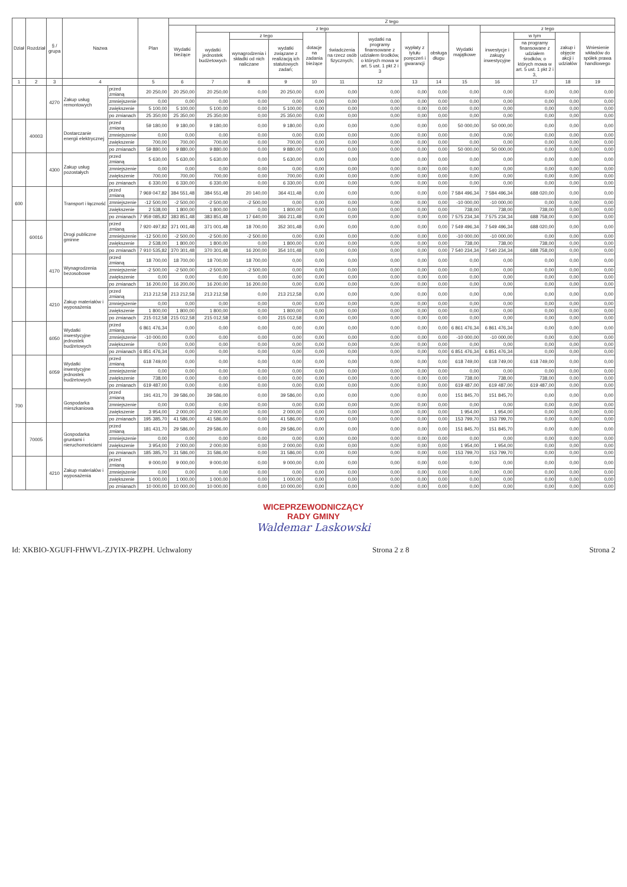| Dział | Rozdział | § / grupa | Nazwa | | Plan | Z tego | | | | | | | | | | | | | |
| --- | --- | --- | --- | --- | --- | --- | --- | --- | --- | --- | --- | --- | --- | --- | --- | --- | --- | --- | --- |
| | | | | | | Wydatki bieżące | z tego | | | | | | | | Wydatki majątkowe | z tego | | | |
| | | | | | | | wydatki jednostek budżetowych | z tego | | dotacje na zadania bieżące | świadczenia na rzecz osób fizycznych; | wydatki na programy finansowane z udziałem środków, o których mowa w art. 5 ust. 1 pkt 2 i 3 | wypłaty z tytułu poręczeń i gwarancji | obsługa długu | | inwestycje i zakupy inwestycyjne | w tym | zakup i objęcie akcji i udziałów | Wniesienie wkładów do spółek prawa handlowego |
| | | | | | | | | wynagrodzenia i składki od nich naliczane | wydatki związane z realizacją ich statutowych zadań; | | | | | | | | na programy finansowane z udziałem środków, o których mowa w art. 5 ust. 1 pkt 2 i 3, | | |
| 1 | 2 | 3 | 4 | | 5 | 6 | 7 | 8 | 9 | 10 | 11 | 12 | 13 | 14 | 15 | 16 | 17 | 18 | 19 |
| | | 4270 | Zakup usług remontowych | przed zmianą | 20 250,00 | 20 250,00 | 20 250,00 | 0,00 | 20 250,00 | 0,00 | 0,00 | 0,00 | 0,00 | 0,00 | 0,00 | 0,00 | 0,00 | 0,00 | 0,00 |
| | | | | zmniejszenie | 0,00 | 0,00 | 0,00 | 0,00 | 0,00 | 0,00 | 0,00 | 0,00 | 0,00 | 0,00 | 0,00 | 0,00 | 0,00 | 0,00 | 0,00 |
| | | | | zwiększenie | 5 100,00 | 5 100,00 | 5 100,00 | 0,00 | 5 100,00 | 0,00 | 0,00 | 0,00 | 0,00 | 0,00 | 0,00 | 0,00 | 0,00 | 0,00 | 0,00 |
| | | | | po zmianach | 25 350,00 | 25 350,00 | 25 350,00 | 0,00 | 25 350,00 | 0,00 | 0,00 | 0,00 | 0,00 | 0,00 | 0,00 | 0,00 | 0,00 | 0,00 | 0,00 |
| | 40003 | | Dostarczanie energii elektrycznej | przed zmianą | 59 180,00 | 9 180,00 | 9 180,00 | 0,00 | 9 180,00 | 0,00 | 0,00 | 0,00 | 0,00 | 0,00 | 50 000,00 | 50 000,00 | 0,00 | 0,00 | 0,00 |
| | | | | zmniejszenie | 0,00 | 0,00 | 0,00 | 0,00 | 0,00 | 0,00 | 0,00 | 0,00 | 0,00 | 0,00 | 0,00 | 0,00 | 0,00 | 0,00 | 0,00 |
| | | | | zwiększenie | 700,00 | 700,00 | 700,00 | 0,00 | 700,00 | 0,00 | 0,00 | 0,00 | 0,00 | 0,00 | 0,00 | 0,00 | 0,00 | 0,00 | 0,00 |
| | | | | po zmianach | 59 880,00 | 9 880,00 | 9 880,00 | 0,00 | 9 880,00 | 0,00 | 0,00 | 0,00 | 0,00 | 0,00 | 50 000,00 | 50 000,00 | 0,00 | 0,00 | 0,00 |
| | | 4300 | Zakup usług pozostałych | przed zmianą | 5 630,00 | 5 630,00 | 5 630,00 | 0,00 | 5 630,00 | 0,00 | 0,00 | 0,00 | 0,00 | 0,00 | 0,00 | 0,00 | 0,00 | 0,00 | 0,00 |
| | | | | zmniejszenie | 0,00 | 0,00 | 0,00 | 0,00 | 0,00 | 0,00 | 0,00 | 0,00 | 0,00 | 0,00 | 0,00 | 0,00 | 0,00 | 0,00 | 0,00 |
| | | | | zwiększenie | 700,00 | 700,00 | 700,00 | 0,00 | 700,00 | 0,00 | 0,00 | 0,00 | 0,00 | 0,00 | 0,00 | 0,00 | 0,00 | 0,00 | 0,00 |
| | | | | po zmianach | 6 330,00 | 6 330,00 | 6 330,00 | 0,00 | 6 330,00 | 0,00 | 0,00 | 0,00 | 0,00 | 0,00 | 0,00 | 0,00 | 0,00 | 0,00 | 0,00 |
| 600 | | | Transport i łączność | przed zmianą | 7 969 047,82 | 384 551,48 | 384 551,48 | 20 140,00 | 364 411,48 | 0,00 | 0,00 | 0,00 | 0,00 | 0,00 | 7 584 496,34 | 7 584 496,34 | 688 020,00 | 0,00 | 0,00 |
| | | | | zmniejszenie | -12 500,00 | -2 500,00 | -2 500,00 | -2 500,00 | 0,00 | 0,00 | 0,00 | 0,00 | 0,00 | 0,00 | -10 000,00 | -10 000,00 | 0,00 | 0,00 | 0,00 |
| | | | | zwiększenie | 2 538,00 | 1 800,00 | 1 800,00 | 0,00 | 1 800,00 | 0,00 | 0,00 | 0,00 | 0,00 | 0,00 | 738,00 | 738,00 | 738,00 | 0,00 | 0,00 |
| | | | | po zmianach | 7 959 085,82 | 383 851,48 | 383 851,48 | 17 640,00 | 366 211,48 | 0,00 | 0,00 | 0,00 | 0,00 | 0,00 | 7 575 234,34 | 7 575 234,34 | 688 758,00 | 0,00 | 0,00 |
| | 60016 | | Drogi publiczne gminne | przed zmianą | 7 920 497,82 | 371 001,48 | 371 001,48 | 18 700,00 | 352 301,48 | 0,00 | 0,00 | 0,00 | 0,00 | 0,00 | 7 549 496,34 | 7 549 496,34 | 688 020,00 | 0,00 | 0,00 |
| | | | | zmniejszenie | -12 500,00 | -2 500,00 | -2 500,00 | -2 500,00 | 0,00 | 0,00 | 0,00 | 0,00 | 0,00 | 0,00 | -10 000,00 | -10 000,00 | 0,00 | 0,00 | 0,00 |
| | | | | zwiększenie | 2 538,00 | 1 800,00 | 1 800,00 | 0,00 | 1 800,00 | 0,00 | 0,00 | 0,00 | 0,00 | 0,00 | 738,00 | 738,00 | 738,00 | 0,00 | 0,00 |
| | | | | po zmianach | 7 910 535,82 | 370 301,48 | 370 301,48 | 16 200,00 | 354 101,48 | 0,00 | 0,00 | 0,00 | 0,00 | 0,00 | 7 540 234,34 | 7 540 234,34 | 688 758,00 | 0,00 | 0,00 |
| | | 4170 | Wynagrodzenia bezosobowe | przed zmianą | 18 700,00 | 18 700,00 | 18 700,00 | 18 700,00 | 0,00 | 0,00 | 0,00 | 0,00 | 0,00 | 0,00 | 0,00 | 0,00 | 0,00 | 0,00 | 0,00 |
| | | | | zmniejszenie | -2 500,00 | -2 500,00 | -2 500,00 | -2 500,00 | 0,00 | 0,00 | 0,00 | 0,00 | 0,00 | 0,00 | 0,00 | 0,00 | 0,00 | 0,00 | 0,00 |
| | | | | zwiększenie | 0,00 | 0,00 | 0,00 | 0,00 | 0,00 | 0,00 | 0,00 | 0,00 | 0,00 | 0,00 | 0,00 | 0,00 | 0,00 | 0,00 | 0,00 |
| | | | | po zmianach | 16 200,00 | 16 200,00 | 16 200,00 | 16 200,00 | 0,00 | 0,00 | 0,00 | 0,00 | 0,00 | 0,00 | 0,00 | 0,00 | 0,00 | 0,00 | 0,00 |
| | | 4210 | Zakup materiałów i wyposażenia | przed zmianą | 213 212,58 | 213 212,58 | 213 212,58 | 0,00 | 213 212,58 | 0,00 | 0,00 | 0,00 | 0,00 | 0,00 | 0,00 | 0,00 | 0,00 | 0,00 | 0,00 |
| | | | | zmniejszenie | 0,00 | 0,00 | 0,00 | 0,00 | 0,00 | 0,00 | 0,00 | 0,00 | 0,00 | 0,00 | 0,00 | 0,00 | 0,00 | 0,00 | 0,00 |
| | | | | zwiększenie | 1 800,00 | 1 800,00 | 1 800,00 | 0,00 | 1 800,00 | 0,00 | 0,00 | 0,00 | 0,00 | 0,00 | 0,00 | 0,00 | 0,00 | 0,00 | 0,00 |
| | | | | po zmianach | 215 012,58 | 215 012,58 | 215 012,58 | 0,00 | 215 012,58 | 0,00 | 0,00 | 0,00 | 0,00 | 0,00 | 0,00 | 0,00 | 0,00 | 0,00 | 0,00 |
| | | 6050 | Wydatki inwestycyjne jednostek budżetowych | przed zmianą | 6 861 476,34 | 0,00 | 0,00 | 0,00 | 0,00 | 0,00 | 0,00 | 0,00 | 0,00 | 0,00 | 6 861 476,34 | 6 861 476,34 | 0,00 | 0,00 | 0,00 |
| | | | | zmniejszenie | -10 000,00 | 0,00 | 0,00 | 0,00 | 0,00 | 0,00 | 0,00 | 0,00 | 0,00 | 0,00 | -10 000,00 | -10 000,00 | 0,00 | 0,00 | 0,00 |
| | | | | zwiększenie | 0,00 | 0,00 | 0,00 | 0,00 | 0,00 | 0,00 | 0,00 | 0,00 | 0,00 | 0,00 | 0,00 | 0,00 | 0,00 | 0,00 | 0,00 |
| | | | | po zmianach | 6 851 476,34 | 0,00 | 0,00 | 0,00 | 0,00 | 0,00 | 0,00 | 0,00 | 0,00 | 0,00 | 6 851 476,34 | 6 851 476,34 | 0,00 | 0,00 | 0,00 |
| | | 6059 | Wydatki inwestycyjne jednostek budżetowych | przed zmianą | 618 749,00 | 0,00 | 0,00 | 0,00 | 0,00 | 0,00 | 0,00 | 0,00 | 0,00 | 0,00 | 618 749,00 | 618 749,00 | 618 749,00 | 0,00 | 0,00 |
| | | | | zmniejszenie | 0,00 | 0,00 | 0,00 | 0,00 | 0,00 | 0,00 | 0,00 | 0,00 | 0,00 | 0,00 | 0,00 | 0,00 | 0,00 | 0,00 | 0,00 |
| | | | | zwiększenie | 738,00 | 0,00 | 0,00 | 0,00 | 0,00 | 0,00 | 0,00 | 0,00 | 0,00 | 0,00 | 738,00 | 738,00 | 738,00 | 0,00 | 0,00 |
| | | | | po zmianach | 619 487,00 | 0,00 | 0,00 | 0,00 | 0,00 | 0,00 | 0,00 | 0,00 | 0,00 | 0,00 | 619 487,00 | 619 487,00 | 619 487,00 | 0,00 | 0,00 |
| 700 | | | Gospodarka mieszkaniowa | przed zmianą | 191 431,70 | 39 586,00 | 39 586,00 | 0,00 | 39 586,00 | 0,00 | 0,00 | 0,00 | 0,00 | 0,00 | 151 845,70 | 151 845,70 | 0,00 | 0,00 | 0,00 |
| | | | | zmniejszenie | 0,00 | 0,00 | 0,00 | 0,00 | 0,00 | 0,00 | 0,00 | 0,00 | 0,00 | 0,00 | 0,00 | 0,00 | 0,00 | 0,00 | 0,00 |
| | | | | zwiększenie | 3 954,00 | 2 000,00 | 2 000,00 | 0,00 | 2 000,00 | 0,00 | 0,00 | 0,00 | 0,00 | 0,00 | 1 954,00 | 1 954,00 | 0,00 | 0,00 | 0,00 |
| | | | | po zmianach | 195 385,70 | 41 586,00 | 41 586,00 | 0,00 | 41 586,00 | 0,00 | 0,00 | 0,00 | 0,00 | 0,00 | 153 799,70 | 153 799,70 | 0,00 | 0,00 | 0,00 |
| | 70005 | | Gospodarka gruntami i nieruchomościami | przed zmianą | 181 431,70 | 29 586,00 | 29 586,00 | 0,00 | 29 586,00 | 0,00 | 0,00 | 0,00 | 0,00 | 0,00 | 151 845,70 | 151 845,70 | 0,00 | 0,00 | 0,00 |
| | | | | zmniejszenie | 0,00 | 0,00 | 0,00 | 0,00 | 0,00 | 0,00 | 0,00 | 0,00 | 0,00 | 0,00 | 0,00 | 0,00 | 0,00 | 0,00 | 0,00 |
| | | | | zwiększenie | 3 954,00 | 2 000,00 | 2 000,00 | 0,00 | 2 000,00 | 0,00 | 0,00 | 0,00 | 0,00 | 0,00 | 1 954,00 | 1 954,00 | 0,00 | 0,00 | 0,00 |
| | | | | po zmianach | 185 385,70 | 31 586,00 | 31 586,00 | 0,00 | 31 586,00 | 0,00 | 0,00 | 0,00 | 0,00 | 0,00 | 153 799,70 | 153 799,70 | 0,00 | 0,00 | 0,00 |
| | | 4210 | Zakup materiałów i wyposażenia | przed zmianą | 9 000,00 | 9 000,00 | 9 000,00 | 0,00 | 9 000,00 | 0,00 | 0,00 | 0,00 | 0,00 | 0,00 | 0,00 | 0,00 | 0,00 | 0,00 | 0,00 |
| | | | | zmniejszenie | 0,00 | 0,00 | 0,00 | 0,00 | 0,00 | 0,00 | 0,00 | 0,00 | 0,00 | 0,00 | 0,00 | 0,00 | 0,00 | 0,00 | 0,00 |
| | | | | zwiększenie | 1 000,00 | 1 000,00 | 1 000,00 | 0,00 | 1 000,00 | 0,00 | 0,00 | 0,00 | 0,00 | 0,00 | 0,00 | 0,00 | 0,00 | 0,00 | 0,00 |
| | | | | po zmianach | 10 000,00 | 10 000,00 | 10 000,00 | 0,00 | 10 000,00 | 0,00 | 0,00 | 0,00 | 0,00 | 0,00 | 0,00 | 0,00 | 0,00 | 0,00 | 0,00 |
WICEPRZEWODNICZĄCY
RADY GMINY
Waldemar Laskowski
Id: XKBIO-XGUFI-FHWVL-ZJYIX-PRZPH. Uchwalony Strona 2 z 8 Strona 2